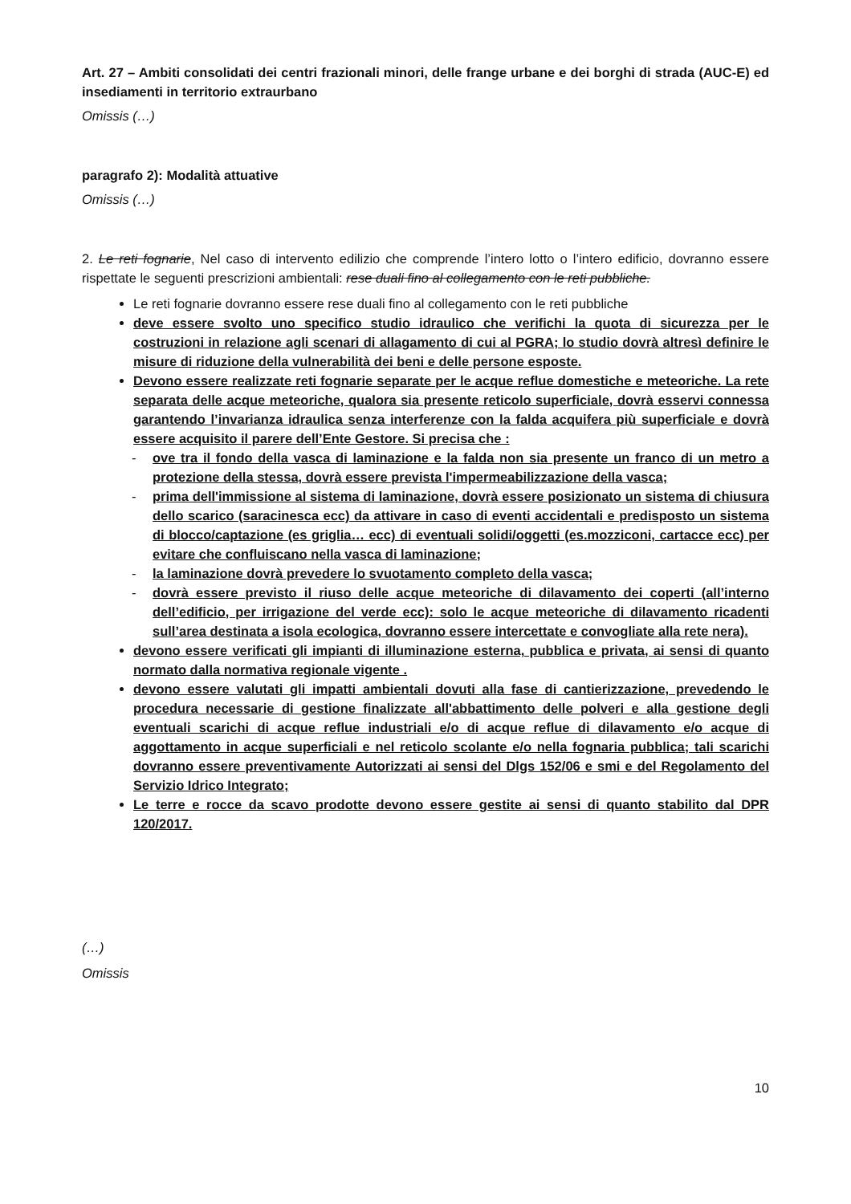Art. 27 – Ambiti consolidati dei centri frazionali minori, delle frange urbane e dei borghi di strada (AUC-E) ed insediamenti in territorio extraurbano
Omissis (…)
paragrafo 2): Modalità attuative
Omissis (…)
2. Le reti fognarie, Nel caso di intervento edilizio che comprende l’intero lotto o l’intero edificio, dovranno essere rispettate le seguenti prescrizioni ambientali: rese duali fino al collegamento con le reti pubbliche.
Le reti fognarie dovranno essere rese duali fino al collegamento con le reti pubbliche
deve essere svolto uno specifico studio idraulico che verifichi la quota di sicurezza per le costruzioni in relazione agli scenari di allagamento di cui al PGRA; lo studio dovrà altresì definire le misure di riduzione della vulnerabilità dei beni e delle persone esposte.
Devono essere realizzate reti fognarie separate per le acque reflue domestiche e meteoriche. La rete separata delle acque meteoriche, qualora sia presente reticolo superficiale, dovrà esservi connessa garantendo l’invarianza idraulica senza interferenze con la falda acquifera più superficiale e dovrà essere acquisito il parere dell’Ente Gestore. Si precisa che :
- ove tra il fondo della vasca di laminazione e la falda non sia presente un franco di un metro a protezione della stessa, dovrà essere prevista l'impermeabilizzazione della vasca;
- prima dell'immissione al sistema di laminazione, dovrà essere posizionato un sistema di chiusura dello scarico (saracinesca ecc) da attivare in caso di eventi accidentali e predisposto un sistema di blocco/captazione (es griglia… ecc) di eventuali solidi/oggetti (es.mozziconi, cartacce ecc) per evitare che confluiscano nella vasca di laminazione;
- la laminazione dovrà prevedere lo svuotamento completo della vasca;
- dovrà essere previsto il riuso delle acque meteoriche di dilavamento dei coperti (all’interno dell’edificio, per irrigazione del verde ecc): solo le acque meteoriche di dilavamento ricadenti sull’area destinata a isola ecologica, dovranno essere intercettate e convogliate alla rete nera).
devono essere verificati gli impianti di illuminazione esterna, pubblica e privata, ai sensi di quanto normato dalla normativa regionale vigente .
devono essere valutati gli impatti ambientali dovuti alla fase di cantierizzazione, prevedendo le procedura necessarie di gestione finalizzate all'abbattimento delle polveri e alla gestione degli eventuali scarichi di acque reflue industriali e/o di acque reflue di dilavamento e/o acque di aggottamento in acque superficiali e nel reticolo scolante e/o nella fognaria pubblica; tali scarichi dovranno essere preventivamente Autorizzati ai sensi del Dlgs 152/06 e smi e del Regolamento del Servizio Idrico Integrato;
Le terre e rocce da scavo prodotte devono essere gestite ai sensi di quanto stabilito dal DPR 120/2017.
(…)
Omissis
10